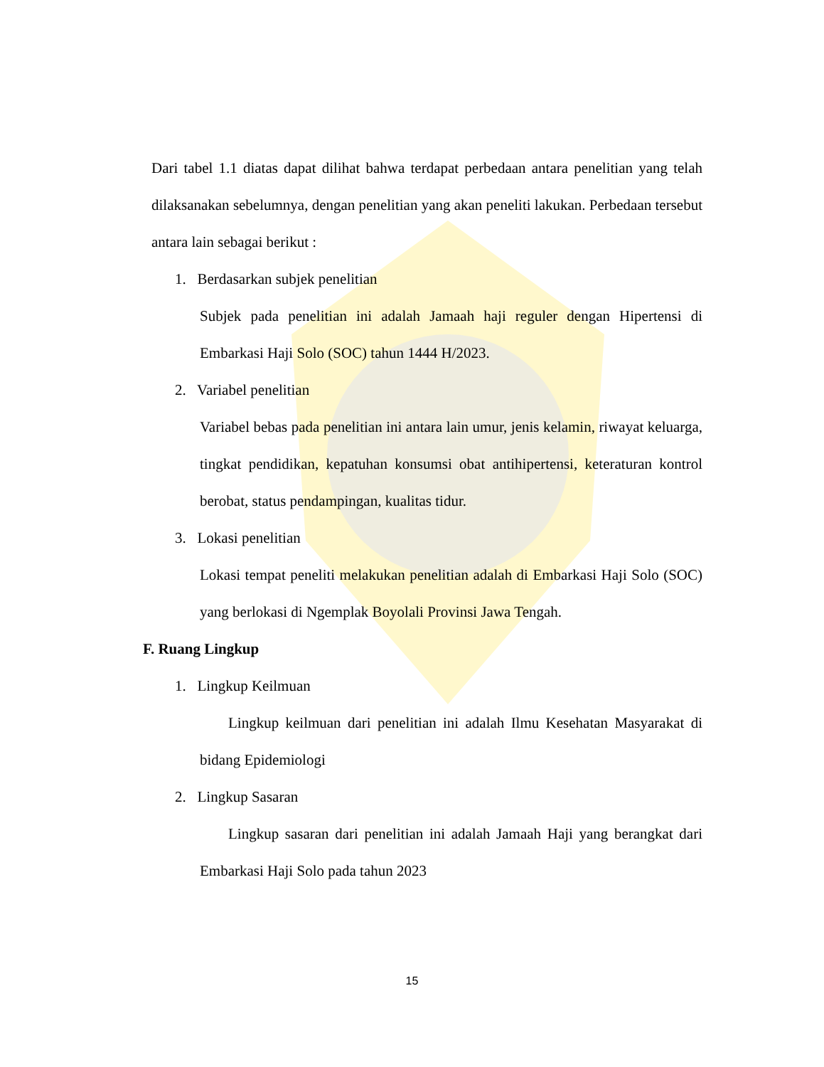Dari tabel 1.1 diatas dapat dilihat bahwa terdapat perbedaan antara penelitian yang telah dilaksanakan sebelumnya, dengan penelitian yang akan peneliti lakukan. Perbedaan tersebut antara lain sebagai berikut :
1. Berdasarkan subjek penelitian
Subjek pada penelitian ini adalah Jamaah haji reguler dengan Hipertensi di Embarkasi Haji Solo (SOC) tahun 1444 H/2023.
2. Variabel penelitian
Variabel bebas pada penelitian ini antara lain umur, jenis kelamin, riwayat keluarga, tingkat pendidikan, kepatuhan konsumsi obat antihipertensi, keteraturan kontrol berobat, status pendampingan, kualitas tidur.
3. Lokasi penelitian
Lokasi tempat peneliti melakukan penelitian adalah di Embarkasi Haji Solo (SOC) yang berlokasi di Ngemplak Boyolali Provinsi Jawa Tengah.
F. Ruang Lingkup
1. Lingkup Keilmuan
Lingkup keilmuan dari penelitian ini adalah Ilmu Kesehatan Masyarakat di bidang Epidemiologi
2. Lingkup Sasaran
Lingkup sasaran dari penelitian ini adalah Jamaah Haji yang berangkat dari Embarkasi Haji Solo pada tahun 2023
15